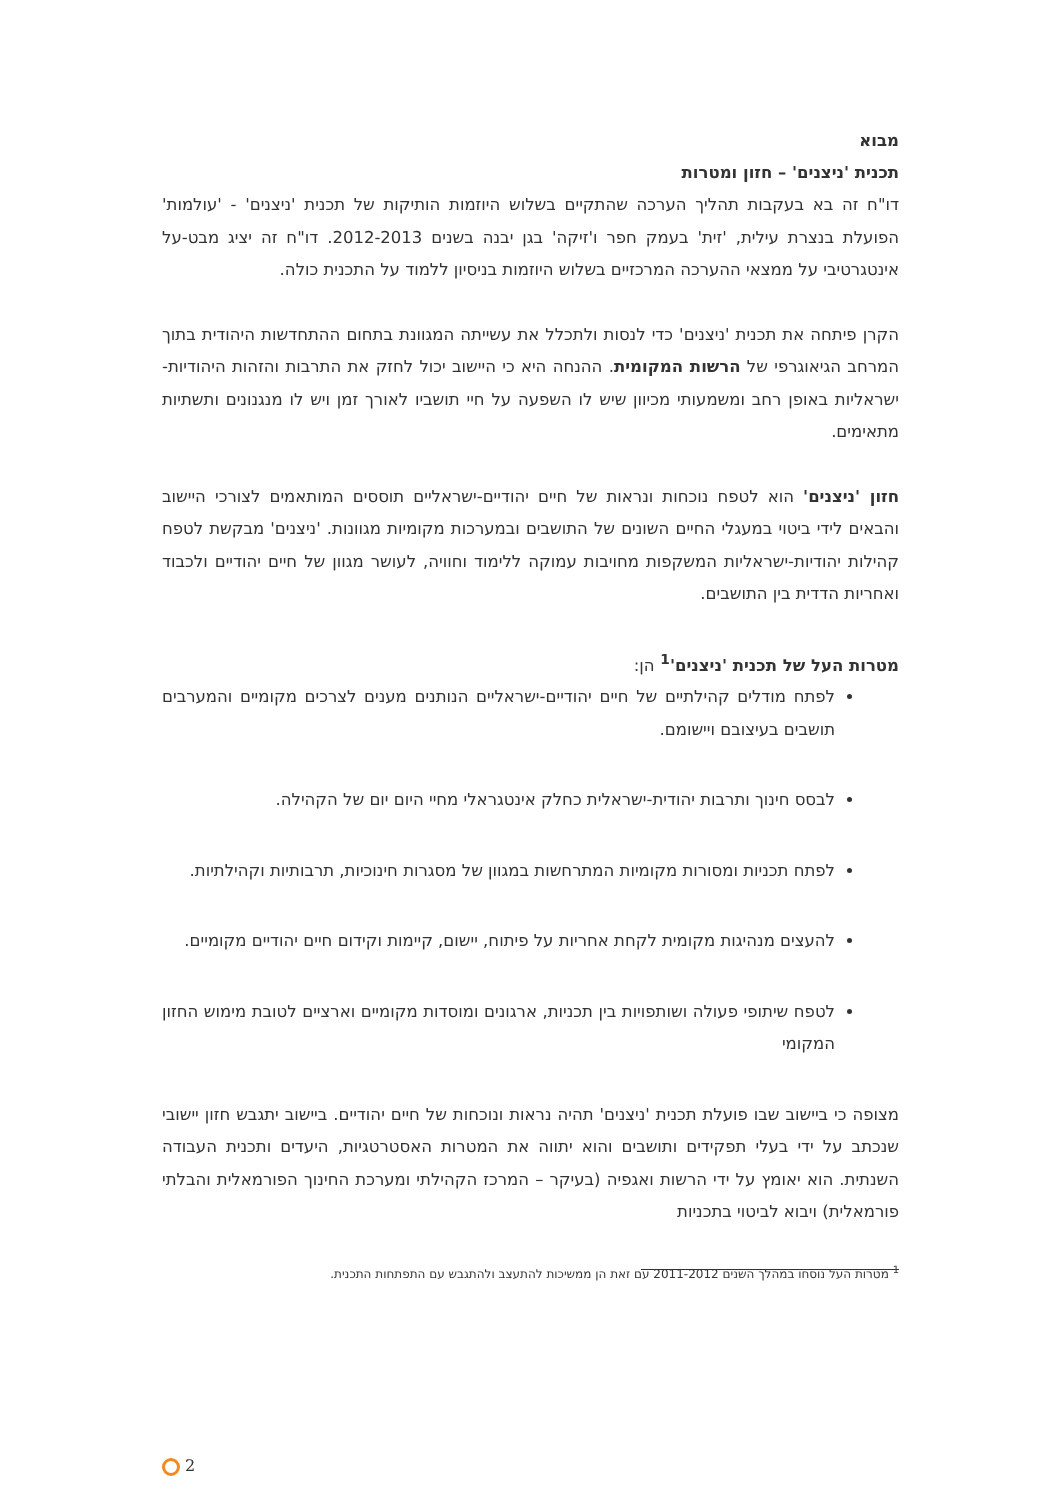מבוא
תכנית 'ניצנים' – חזון ומטרות
דו"ח זה בא בעקבות תהליך הערכה שהתקיים בשלוש היוזמות הותיקות של תכנית 'ניצנים' - 'עולמות' הפועלת בנצרת עילית, 'זית' בעמק חפר ו'זיקה' בגן יבנה בשנים 2012-2013. דו"ח זה יציג מבט-על אינטגרטיבי על ממצאי ההערכה המרכזיים בשלוש היוזמות בניסיון ללמוד על התכנית כולה.
הקרן פיתחה את תכנית 'ניצנים' כדי לנסות ולתכלל את עשייתה המגוונת בתחום ההתחדשות היהודית בתוך המרחב הגיאוגרפי של הרשות המקומית. ההנחה היא כי היישוב יכול לחזק את התרבות והזהות היהודיות-ישראליות באופן רחב ומשמעותי מכיוון שיש לו השפעה על חיי תושביו לאורך זמן ויש לו מנגנונים ותשתיות מתאימים.
חזון 'ניצנים' הוא לטפח נוכחות ונראות של חיים יהודיים-ישראליים תוססים המותאמים לצורכי היישוב והבאים לידי ביטוי במעגלי החיים השונים של התושבים ובמערכות מקומיות מגוונות. 'ניצנים' מבקשת לטפח קהילות יהודיות-ישראליות המשקפות מחויבות עמוקה ללימוד וחוויה, לעושר מגוון של חיים יהודיים ולכבוד ואחריות הדדית בין התושבים.
מטרות העל של תכנית 'ניצנים'<sup>1</sup> הן:
לפתח מודלים קהילתיים של חיים יהודיים-ישראליים הנותנים מענים לצרכים מקומיים והמערבים תושבים בעיצובם ויישומם.
לבסס חינוך ותרבות יהודית-ישראלית כחלק אינטגראלי מחיי היום יום של הקהילה.
לפתח תכניות ומסורות מקומיות המתרחשות במגוון של מסגרות חינוכיות, תרבותיות וקהילתיות.
להעצים מנהיגות מקומית לקחת אחריות על פיתוח, יישום, קיימות וקידום חיים יהודיים מקומיים.
לטפח שיתופי פעולה ושותפויות בין תכניות, ארגונים ומוסדות מקומיים וארציים לטובת מימוש החזון המקומי
מצופה כי ביישוב שבו פועלת תכנית 'ניצנים' תהיה נראות ונוכחות של חיים יהודיים. ביישוב יתגבש חזון יישובי שנכתב על ידי בעלי תפקידים ותושבים והוא יתווה את המטרות האסטרטגיות, היעדים ותכנית העבודה השנתית. הוא יאומץ על ידי הרשות ואגפיה (בעיקר – המרכז הקהילתי ומערכת החינוך הפורמאלית והבלתי פורמאלית) ויבוא לביטוי בתכניות
<sup>1</sup> מטרות העל נוסחו במהלך השנים 2011-2012 עם זאת הן ממשיכות להתעצב ולהתגבש עם התפתחות התכנית.
2